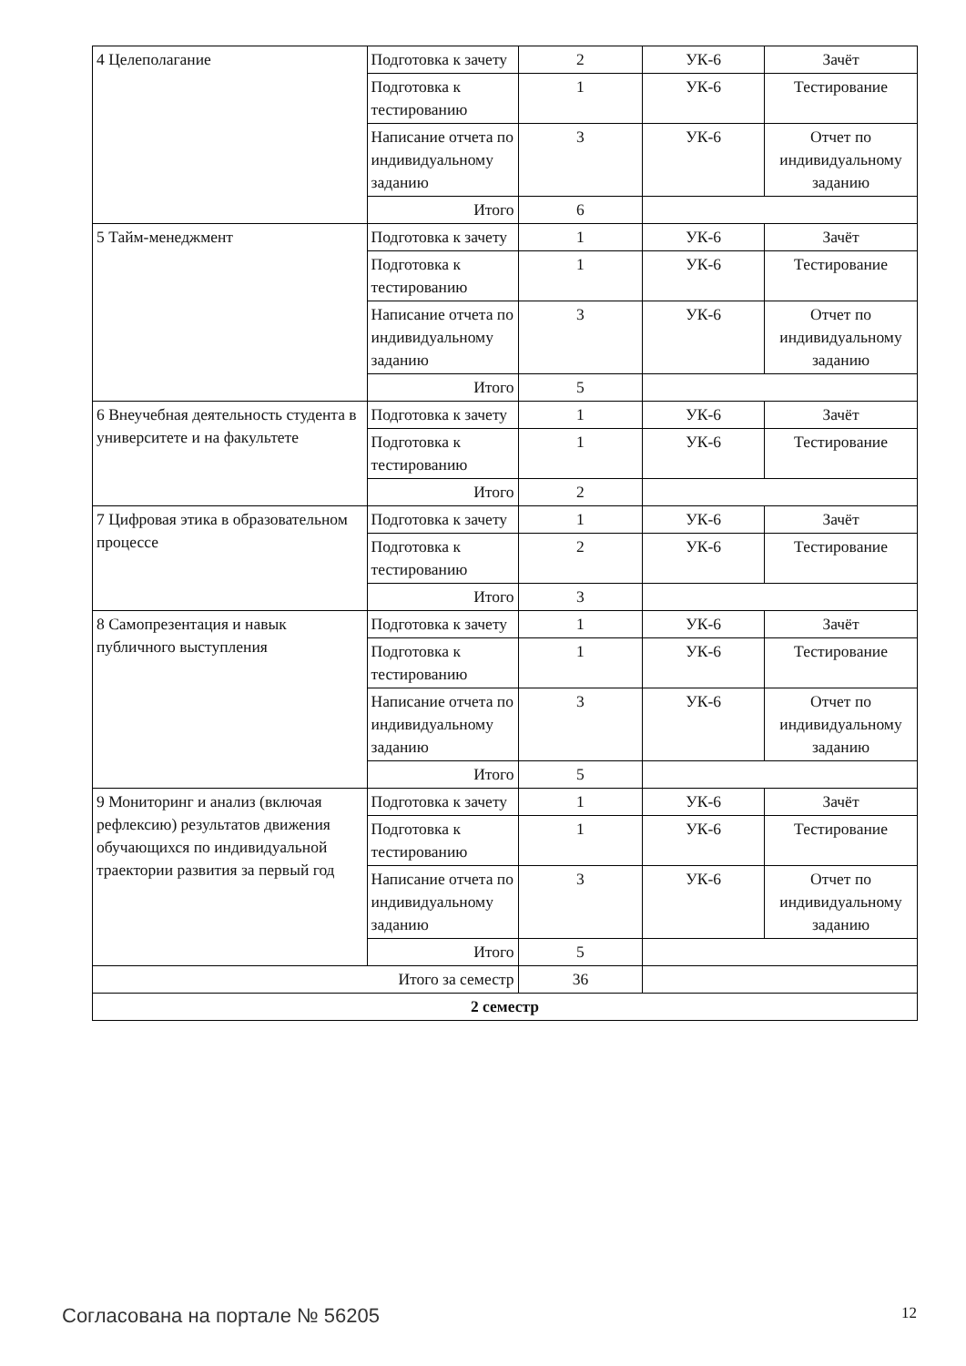| 4 Целеполагание | Подготовка к зачету | 2 | УК-6 | Зачёт |
| | Подготовка к тестированию | 1 | УК-6 | Тестирование |
| | Написание отчета по индивидуальному заданию | 3 | УК-6 | Отчет по индивидуальному заданию |
| | Итого | 6 | | |
| 5 Тайм-менеджмент | Подготовка к зачету | 1 | УК-6 | Зачёт |
| | Подготовка к тестированию | 1 | УК-6 | Тестирование |
| | Написание отчета по индивидуальному заданию | 3 | УК-6 | Отчет по индивидуальному заданию |
| | Итого | 5 | | |
| 6 Внеучебная деятельность студента в университете и на факультете | Подготовка к зачету | 1 | УК-6 | Зачёт |
| | Подготовка к тестированию | 1 | УК-6 | Тестирование |
| | Итого | 2 | | |
| 7 Цифровая этика в образовательном процессе | Подготовка к зачету | 1 | УК-6 | Зачёт |
| | Подготовка к тестированию | 2 | УК-6 | Тестирование |
| | Итого | 3 | | |
| 8 Самопрезентация и навык публичного выступления | Подготовка к зачету | 1 | УК-6 | Зачёт |
| | Подготовка к тестированию | 1 | УК-6 | Тестирование |
| | Написание отчета по индивидуальному заданию | 3 | УК-6 | Отчет по индивидуальному заданию |
| | Итого | 5 | | |
| 9 Мониторинг и анализ (включая рефлексию) результатов движения обучающихся по индивидуальной траектории развития за первый год | Подготовка к зачету | 1 | УК-6 | Зачёт |
| | Подготовка к тестированию | 1 | УК-6 | Тестирование |
| | Написание отчета по индивидуальному заданию | 3 | УК-6 | Отчет по индивидуальному заданию |
| | Итого | 5 | | |
| Итого за семестр | | 36 | | |
| 2 семестр | | | | |
Согласована на портале № 56205 12